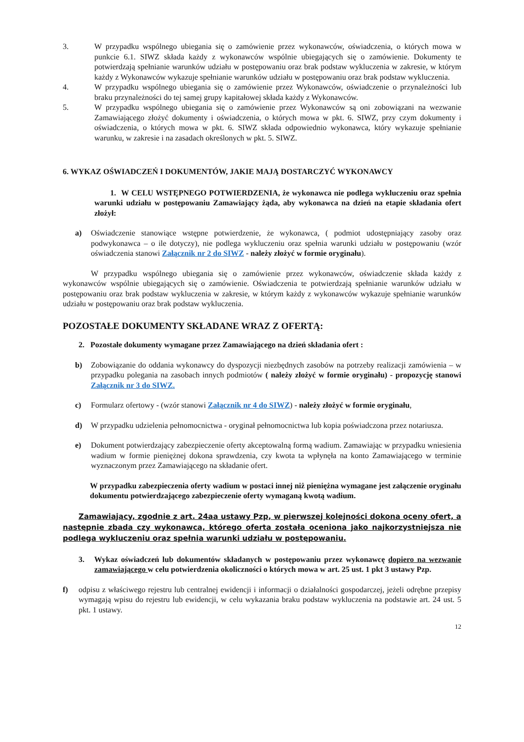3. W przypadku wspólnego ubiegania się o zamówienie przez wykonawców, oświadczenia, o których mowa w punkcie 6.1. SIWZ składa każdy z wykonawców wspólnie ubiegających się o zamówienie. Dokumenty te potwierdzają spełnianie warunków udziału w postępowaniu oraz brak podstaw wykluczenia w zakresie, w którym każdy z Wykonawców wykazuje spełnianie warunków udziału w postępowaniu oraz brak podstaw wykluczenia.
4. W przypadku wspólnego ubiegania się o zamówienie przez Wykonawców, oświadczenie o przynależności lub braku przynależności do tej samej grupy kapitałowej składa każdy z Wykonawców.
5. W przypadku wspólnego ubiegania się o zamówienie przez Wykonawców są oni zobowiązani na wezwanie Zamawiającego złożyć dokumenty i oświadczenia, o których mowa w pkt. 6. SIWZ, przy czym dokumenty i oświadczenia, o których mowa w pkt. 6. SIWZ składa odpowiednio wykonawca, który wykazuje spełnianie warunku, w zakresie i na zasadach określonych w pkt. 5. SIWZ.
6. WYKAZ OŚWIADCZEŃ I DOKUMENTÓW, JAKIE MAJĄ DOSTARCZYĆ WYKONAWCY
1. W CELU WSTĘPNEGO POTWIERDZENIA, że wykonawca nie podlega wykluczeniu oraz spełnia warunki udziału w postępowaniu Zamawiający żąda, aby wykonawca na dzień na etapie składania ofert złożył:
a) Oświadczenie stanowiące wstępne potwierdzenie, że wykonawca, ( podmiot udostępniający zasoby oraz podwykonawca – o ile dotyczy), nie podlega wykluczeniu oraz spełnia warunki udziału w postępowaniu (wzór oświadczenia stanowi Załącznik nr 2 do SIWZ - należy złożyć w formie oryginału).
W przypadku wspólnego ubiegania się o zamówienie przez wykonawców, oświadczenie składa każdy z wykonawców wspólnie ubiegających się o zamówienie. Oświadczenia te potwierdzają spełnianie warunków udziału w postępowaniu oraz brak podstaw wykluczenia w zakresie, w którym każdy z wykonawców wykazuje spełnianie warunków udziału w postępowaniu oraz brak podstaw wykluczenia.
POZOSTAŁE DOKUMENTY SKŁADANE WRAZ Z OFERTĄ:
2. Pozostałe dokumenty wymagane przez Zamawiającego na dzień składania ofert :
b) Zobowiązanie do oddania wykonawcy do dyspozycji niezbędnych zasobów na potrzeby realizacji zamówienia – w przypadku polegania na zasobach innych podmiotów ( należy złożyć w formie oryginału) - propozycję stanowi Załącznik nr 3 do SIWZ.
c) Formularz ofertowy - (wzór stanowi Załącznik nr 4 do SIWZ) - należy złożyć w formie oryginału,
d) W przypadku udzielenia pełnomocnictwa - oryginał pełnomocnictwa lub kopia poświadczona przez notariusza.
e) Dokument potwierdzający zabezpieczenie oferty akceptowalną formą wadium. Zamawiając w przypadku wniesienia wadium w formie pieniężnej dokona sprawdzenia, czy kwota ta wpłynęła na konto Zamawiającego w terminie wyznaczonym przez Zamawiającego na składanie ofert.
W przypadku zabezpieczenia oferty wadium w postaci innej niż pieniężna wymagane jest załączenie oryginału dokumentu potwierdzającego zabezpieczenie oferty wymaganą kwotą wadium.
Zamawiający, zgodnie z art. 24aa ustawy Pzp, w pierwszej kolejności dokona oceny ofert, a następnie zbada czy wykonawca, którego oferta została oceniona jako najkorzystniejsza nie podlega wykluczeniu oraz spełnia warunki udziału w postępowaniu.
3. Wykaz oświadczeń lub dokumentów składanych w postępowaniu przez wykonawcę dopiero na wezwanie zamawiającego w celu potwierdzenia okoliczności o których mowa w art. 25 ust. 1 pkt 3 ustawy Pzp.
f) odpisu z właściwego rejestru lub centralnej ewidencji i informacji o działalności gospodarczej, jeżeli odrębne przepisy wymagają wpisu do rejestru lub ewidencji, w celu wykazania braku podstaw wykluczenia na podstawie art. 24 ust. 5 pkt. 1 ustawy.
12